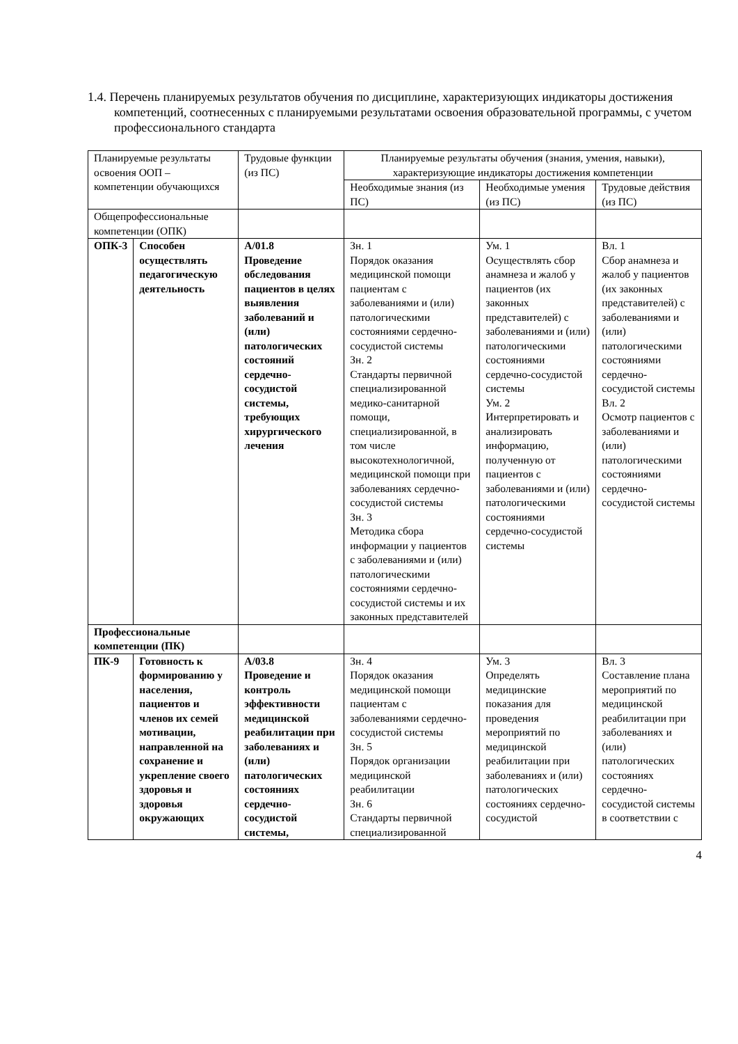1.4. Перечень планируемых результатов обучения по дисциплине, характеризующих индикаторы достижения компетенций, соотнесенных с планируемыми результатами освоения образовательной программы, с учетом профессионального стандарта
| Планируемые результаты освоения ООП – компетенции обучающихся | | Трудовые функции (из ПС) | Планируемые результаты обучения (знания, умения, навыки), характеризующие индикаторы достижения компетенции | | |
| | | | Необходимые знания (из ПС) | Необходимые умения (из ПС) | Трудовые действия (из ПС) |
| Общепрофессиональные компетенции (ОПК) | | | | | |
| ОПК-3 | Способен осуществлять педагогическую деятельность | А/01.8 Проведение обследования пациентов в целях выявления заболеваний и (или) патологических состояний сердечно-сосудистой системы, требующих хирургического лечения | Зн. 1 Порядок оказания медицинской помощи пациентам с заболеваниями и (или) патологическими состояниями сердечно-сосудистой системы Зн. 2 Стандарты первичной специализированной медико-санитарной помощи, специализированной, в том числе высокотехнологичной, медицинской помощи при заболеваниях сердечно-сосудистой системы Зн. 3 Методика сбора информации у пациентов с заболеваниями и (или) патологическими состояниями сердечно-сосудистой системы и их законных представителей | Ум. 1 Осуществлять сбор анамнеза и жалоб у пациентов (их законных представителей) с заболеваниями и (или) патологическими состояниями сердечно-сосудистой системы Ум. 2 Интерпретировать и анализировать информацию, полученную от пациентов с заболеваниями и (или) патологическими состояниями сердечно-сосудистой системы | Вл. 1 Сбор анамнеза и жалоб у пациентов (их законных представителей) с заболеваниями и (или) патологическими состояниями сердечно-сосудистой системы Вл. 2 Осмотр пациентов с заболеваниями и (или) патологическими состояниями сердечно-сосудистой системы |
| Профессиональные компетенции (ПК) | | | | | |
| ПК-9 | Готовность к формированию у населения, пациентов и членов их семей мотивации, направленной на сохранение и укрепление своего здоровья и здоровья окружающих | А/03.8 Проведение и контроль эффективности медицинской реабилитации при заболеваниях и (или) патологических состояниях сердечно-сосудистой системы, | Зн. 4 Порядок оказания медицинской помощи пациентам с заболеваниями сердечно-сосудистой системы Зн. 5 Порядок организации медицинской реабилитации Зн. 6 Стандарты первичной специализированной | Ум. 3 Определять медицинские показания для проведения мероприятий по медицинской реабилитации при заболеваниях и (или) патологических состояниях сердечно-сосудистой | Вл. 3 Составление плана мероприятий по медицинской реабилитации при заболеваниях и (или) патологических состояниях сердечно-сосудистой системы в соответствии с |
4